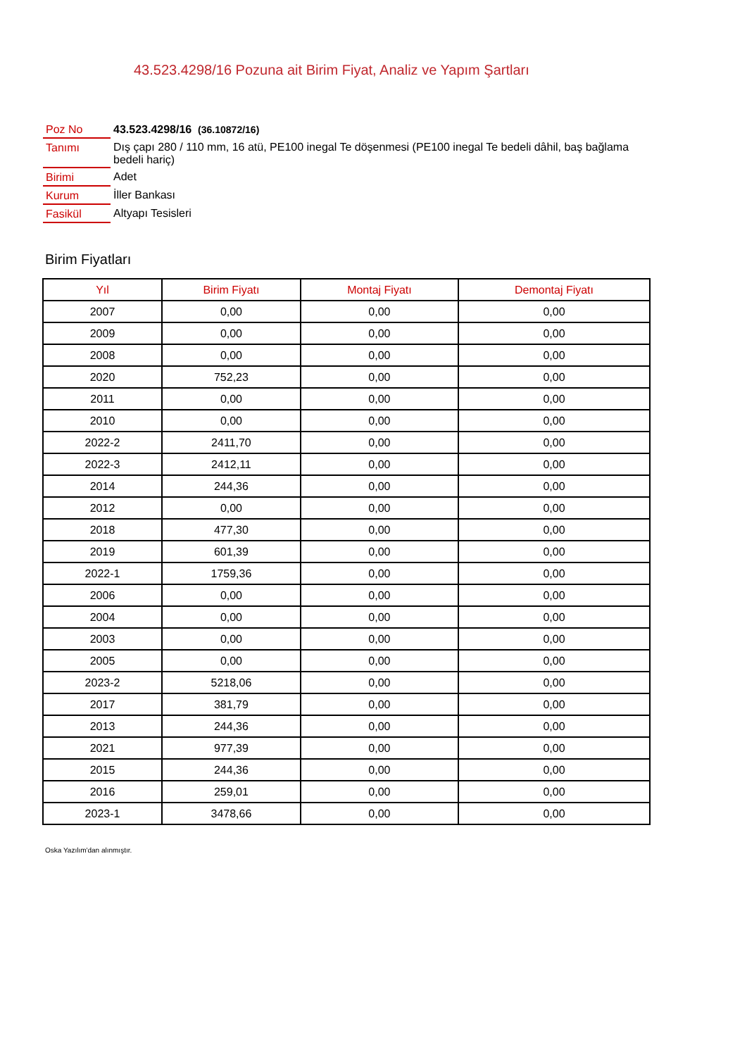43.523.4298/16 Pozuna ait Birim Fiyat, Analiz ve Yapım Şartları
| Poz No | 43.523.4298/16 (36.10872/16) |
| Tanımı | Dış çapı 280 / 110 mm, 16 atü, PE100 inegal Te döşenmesi (PE100 inegal Te bedeli dâhil, baş bağlama bedeli hariç) |
| Birimi | Adet |
| Kurum | İller Bankası |
| Fasikül | Altyapı Tesisleri |
Birim Fiyatları
| Yıl | Birim Fiyatı | Montaj Fiyatı | Demontaj Fiyatı |
| --- | --- | --- | --- |
| 2007 | 0,00 | 0,00 | 0,00 |
| 2009 | 0,00 | 0,00 | 0,00 |
| 2008 | 0,00 | 0,00 | 0,00 |
| 2020 | 752,23 | 0,00 | 0,00 |
| 2011 | 0,00 | 0,00 | 0,00 |
| 2010 | 0,00 | 0,00 | 0,00 |
| 2022-2 | 2411,70 | 0,00 | 0,00 |
| 2022-3 | 2412,11 | 0,00 | 0,00 |
| 2014 | 244,36 | 0,00 | 0,00 |
| 2012 | 0,00 | 0,00 | 0,00 |
| 2018 | 477,30 | 0,00 | 0,00 |
| 2019 | 601,39 | 0,00 | 0,00 |
| 2022-1 | 1759,36 | 0,00 | 0,00 |
| 2006 | 0,00 | 0,00 | 0,00 |
| 2004 | 0,00 | 0,00 | 0,00 |
| 2003 | 0,00 | 0,00 | 0,00 |
| 2005 | 0,00 | 0,00 | 0,00 |
| 2023-2 | 5218,06 | 0,00 | 0,00 |
| 2017 | 381,79 | 0,00 | 0,00 |
| 2013 | 244,36 | 0,00 | 0,00 |
| 2021 | 977,39 | 0,00 | 0,00 |
| 2015 | 244,36 | 0,00 | 0,00 |
| 2016 | 259,01 | 0,00 | 0,00 |
| 2023-1 | 3478,66 | 0,00 | 0,00 |
Oska Yazılım'dan alınmıştır.